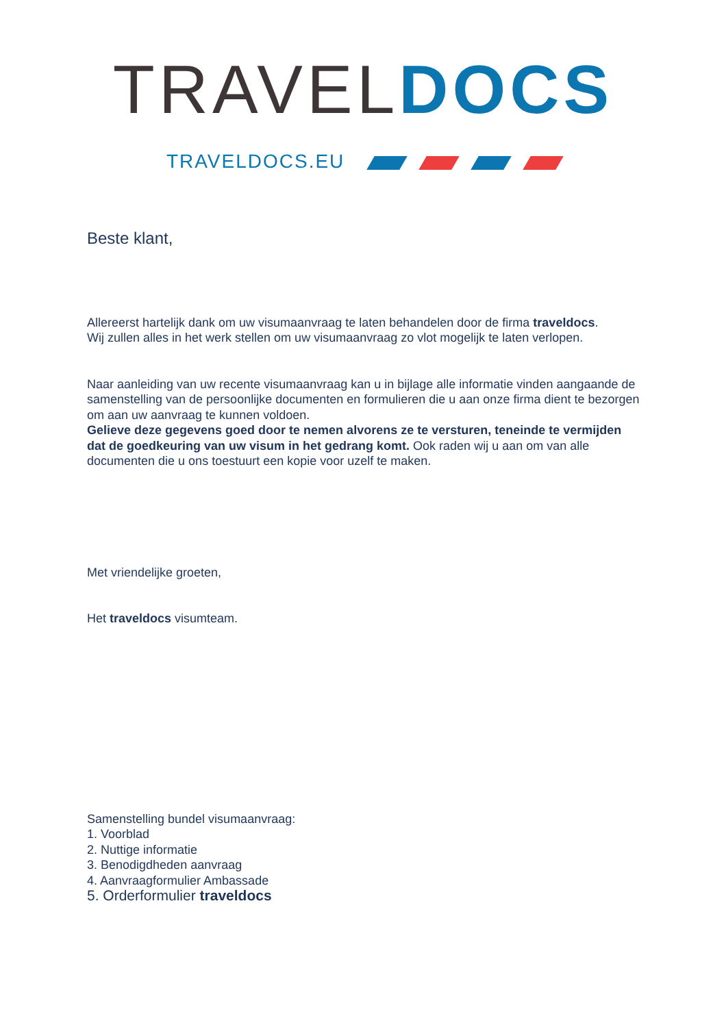TRAVEL DOCS
TRAVELDOCS.EU
Beste klant,
Allereerst hartelijk dank om uw visumaanvraag te laten behandelen door de firma traveldocs.
Wij zullen alles in het werk stellen om uw visumaanvraag zo vlot mogelijk te laten verlopen.
Naar aanleiding van uw recente visumaanvraag kan u in bijlage alle informatie vinden aangaande de samenstelling van de persoonlijke documenten en formulieren die u aan onze firma dient te bezorgen om aan uw aanvraag te kunnen voldoen.
Gelieve deze gegevens goed door te nemen alvorens ze te versturen, teneinde te vermijden dat de goedkeuring van uw visum in het gedrang komt. Ook raden wij u aan om van alle documenten die u ons toestuurt een kopie voor uzelf te maken.
Met vriendelijke groeten,
Het traveldocs visumteam.
Samenstelling bundel visumaanvraag:
1. Voorblad
2. Nuttige informatie
3. Benodigdheden aanvraag
4. Aanvraagformulier Ambassade
5. Orderformulier traveldocs